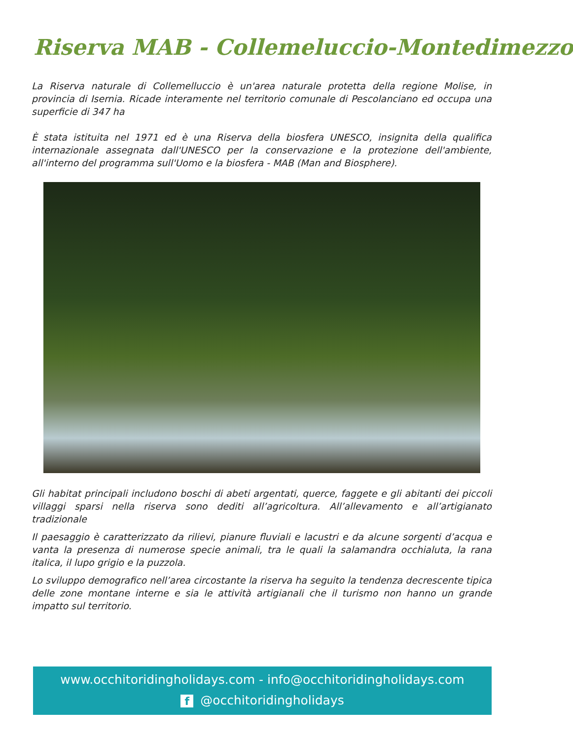Riserva MAB - Collemeluccio-Montedimezzo
La Riserva naturale di Collemelluccio è un'area naturale protetta della regione Molise, in provincia di Isernia. Ricade interamente nel territorio comunale di Pescolanciano ed occupa una superficie di 347 ha
È stata istituita nel 1971 ed è una Riserva della biosfera UNESCO, insignita della qualifica internazionale assegnata dall'UNESCO per la conservazione e la protezione dell'ambiente, all'interno del programma sull'Uomo e la biosfera - MAB (Man and Biosphere).
Gli habitat principali includono boschi di abeti argentati, querce, faggete e gli abitanti dei piccoli villaggi sparsi nella riserva sono dediti all’agricoltura. All’allevamento e all’artigianato tradizionale
Il paesaggio è caratterizzato da rilievi, pianure fluviali e lacustri e da alcune sorgenti d’acqua e vanta la presenza di numerose specie animali, tra le quali la salamandra occhialuta, la rana italica, il lupo grigio e la puzzola.
Lo sviluppo demografico nell’area circostante la riserva ha seguito la tendenza decrescente tipica delle zone montane interne e sia le attività artigianali che il turismo non hanno un grande impatto sul territorio.
www.occhitoridingholidays.com - info@occhitoridingholidays.com
f @occhitoridingholidays